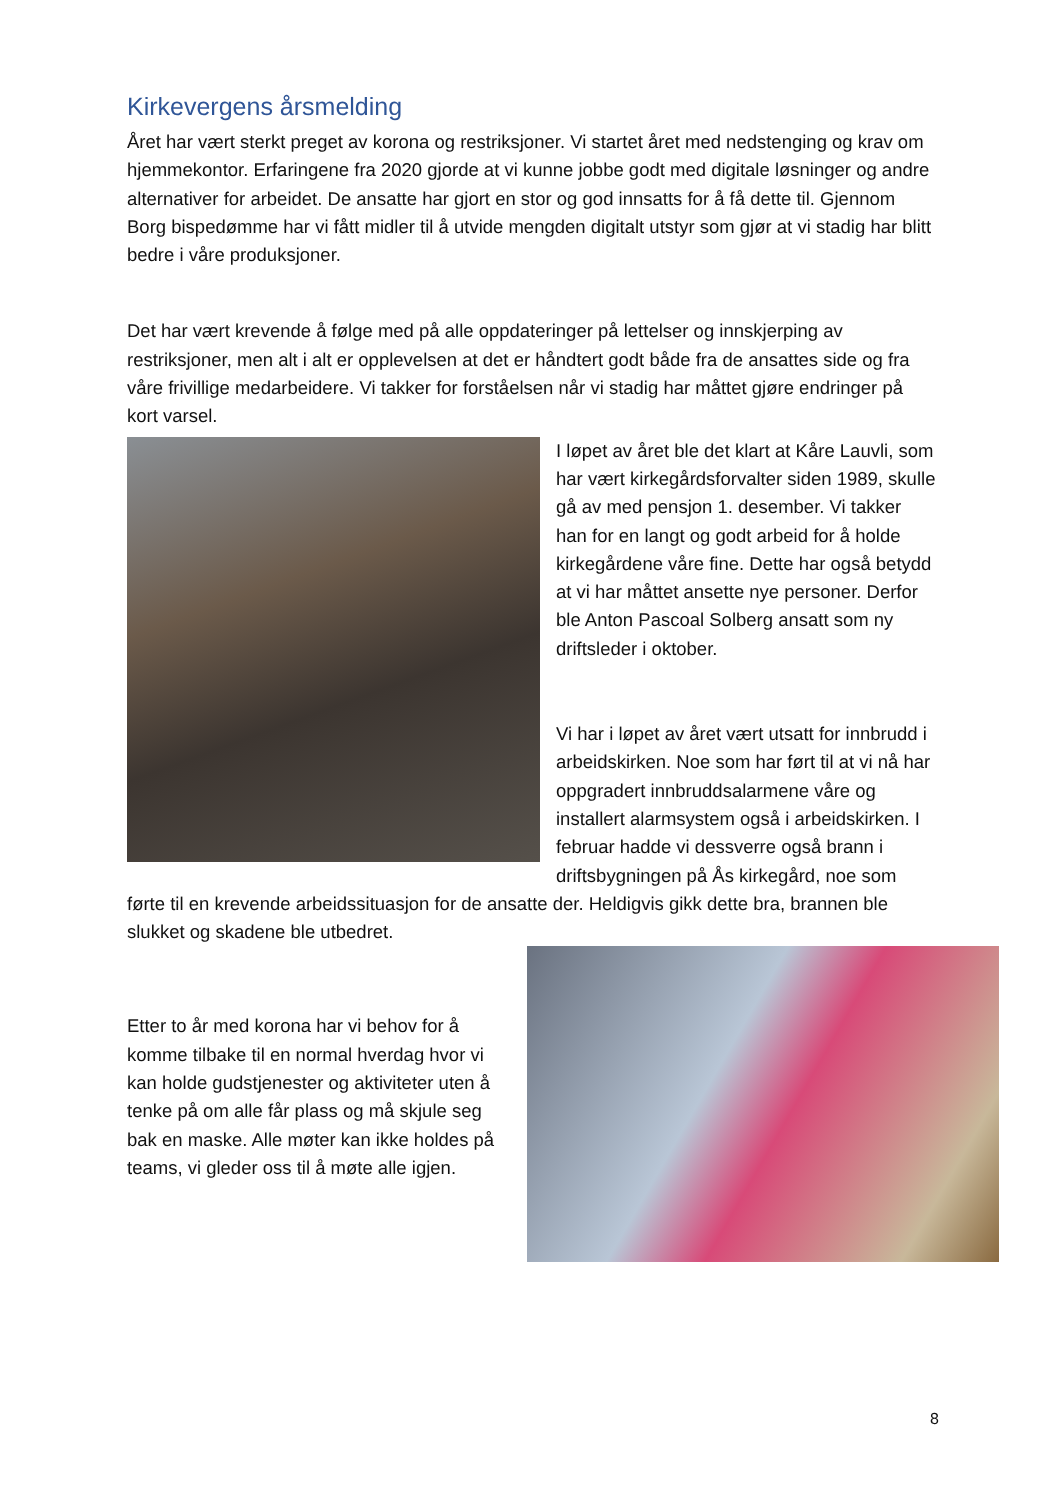Kirkevergens årsmelding
Året har vært sterkt preget av korona og restriksjoner. Vi startet året med nedstenging og krav om hjemmekontor. Erfaringene fra 2020 gjorde at vi kunne jobbe godt med digitale løsninger og andre alternativer for arbeidet. De ansatte har gjort en stor og god innsatts for å få dette til. Gjennom Borg bispedømme har vi fått midler til å utvide mengden digitalt utstyr som gjør at vi stadig har blitt bedre i våre produksjoner.
Det har vært krevende å følge med på alle oppdateringer på lettelser og innskjerping av restriksjoner, men alt i alt er opplevelsen at det er håndtert godt både fra de ansattes side og fra våre frivillige medarbeidere. Vi takker for forståelsen når vi stadig har måttet gjøre endringer på kort varsel.
I løpet av året ble det klart at Kåre Lauvli, som har vært kirkegårdsforvalter siden 1989, skulle gå av med pensjon 1. desember. Vi takker han for en langt og godt arbeid for å holde kirkegårdene våre fine. Dette har også betydd at vi har måttet ansette nye personer. Derfor ble Anton Pascoal Solberg ansatt som ny driftsleder i oktober.
Vi har i løpet av året vært utsatt for innbrudd i arbeidskirken. Noe som har ført til at vi nå har oppgradert innbruddsalarmene våre og installert alarmsystem også i arbeidskirken. I februar hadde vi dessverre også brann i driftsbygningen på Ås kirkegård, noe som førte til en krevende arbeidssituasjon for de ansatte der. Heldigvis gikk dette bra, brannen ble slukket og skadene ble utbedret.
Etter to år med korona har vi behov for å komme tilbake til en normal hverdag hvor vi kan holde gudstjenester og aktiviteter uten å tenke på om alle får plass og må skjule seg bak en maske. Alle møter kan ikke holdes på teams, vi gleder oss til å møte alle igjen.
8